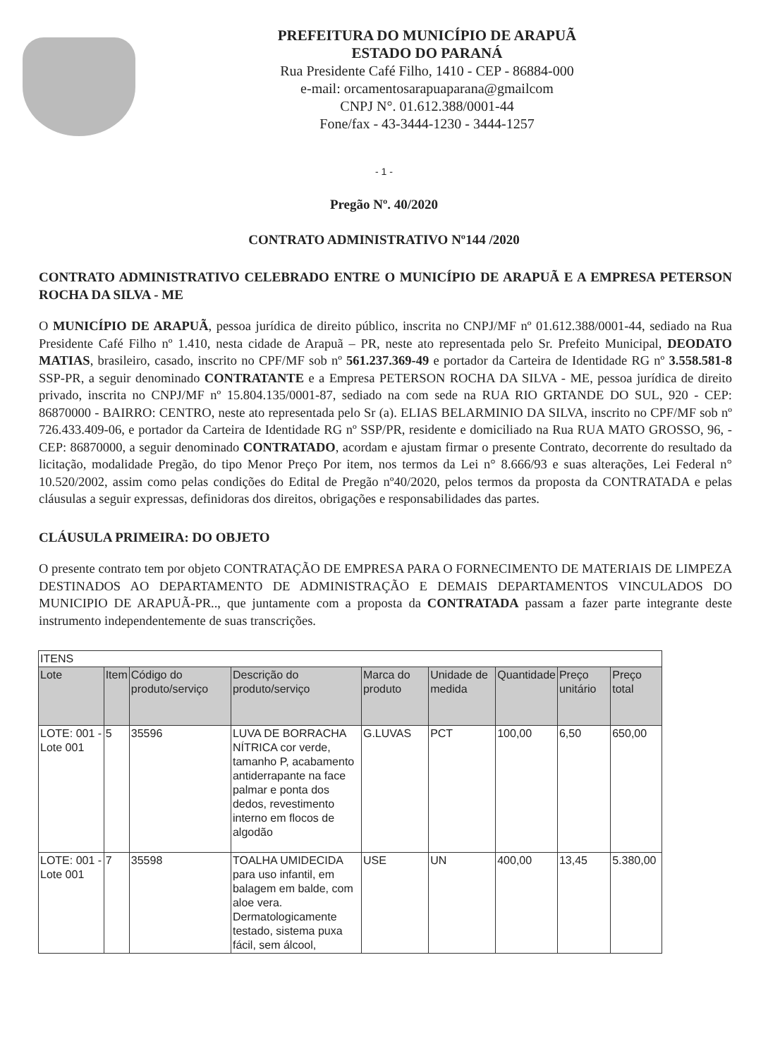PREFEITURA DO MUNICÍPIO DE ARAPUÃ
ESTADO DO PARANÁ
Rua Presidente Café Filho, 1410 - CEP - 86884-000
e-mail: orcamentosarapuaparana@gmailcom
CNPJ N°. 01.612.388/0001-44
Fone/fax - 43-3444-1230 - 3444-1257
- 1 -
Pregão Nº. 40/2020
CONTRATO ADMINISTRATIVO Nº144 /2020
CONTRATO ADMINISTRATIVO CELEBRADO ENTRE O MUNICÍPIO DE ARAPUÃ E A EMPRESA PETERSON ROCHA DA SILVA - ME
O MUNICÍPIO DE ARAPUÃ, pessoa jurídica de direito público, inscrita no CNPJ/MF nº 01.612.388/0001-44, sediado na Rua Presidente Café Filho nº 1.410, nesta cidade de Arapuã – PR, neste ato representada pelo Sr. Prefeito Municipal, DEODATO MATIAS, brasileiro, casado, inscrito no CPF/MF sob nº 561.237.369-49 e portador da Carteira de Identidade RG nº 3.558.581-8 SSP-PR, a seguir denominado CONTRATANTE e a Empresa PETERSON ROCHA DA SILVA - ME, pessoa jurídica de direito privado, inscrita no CNPJ/MF nº 15.804.135/0001-87, sediado na com sede na RUA RIO GRTANDE DO SUL, 920 - CEP: 86870000 - BAIRRO: CENTRO, neste ato representada pelo Sr (a). ELIAS BELARMINIO DA SILVA, inscrito no CPF/MF sob nº 726.433.409-06, e portador da Carteira de Identidade RG nº SSP/PR, residente e domiciliado na Rua RUA MATO GROSSO, 96, - CEP: 86870000, a seguir denominado CONTRATADO, acordam e ajustam firmar o presente Contrato, decorrente do resultado da licitação, modalidade Pregão, do tipo Menor Preço Por item, nos termos da Lei n° 8.666/93 e suas alterações, Lei Federal n° 10.520/2002, assim como pelas condições do Edital de Pregão nº40/2020, pelos termos da proposta da CONTRATADA e pelas cláusulas a seguir expressas, definidoras dos direitos, obrigações e responsabilidades das partes.
CLÁUSULA PRIMEIRA: DO OBJETO
O presente contrato tem por objeto CONTRATAÇÃO DE EMPRESA PARA O FORNECIMENTO DE MATERIAIS DE LIMPEZA DESTINADOS AO DEPARTAMENTO DE ADMINISTRAÇÃO E DEMAIS DEPARTAMENTOS VINCULADOS DO MUNICIPIO DE ARAPUÃ-PR.., que juntamente com a proposta da CONTRATADA passam a fazer parte integrante deste instrumento independentemente de suas transcrições.
| ITENS | | | | | | | | |
| --- | --- | --- | --- | --- | --- | --- | --- | --- |
| Lote | Item | Código do produto/serviço | Descrição do produto/serviço | Marca do produto | Unidade de medida | Quantidade | Preço unitário | Preço total |
| LOTE: 001 - Lote 001 | 5 | 35596 | LUVA DE BORRACHA NÍTRICA cor verde, tamanho P, acabamento antiderrapante na face palmar e ponta dos dedos, revestimento interno em flocos de algodão | G.LUVAS | PCT | 100,00 | 6,50 | 650,00 |
| LOTE: 001 - Lote 001 | 7 | 35598 | TOALHA UMIDECIDA para uso infantil, em balagem em balde, com aloe vera. Dermatologicamente testado, sistema puxa fácil, sem álcool, | USE | UN | 400,00 | 13,45 | 5.380,00 |